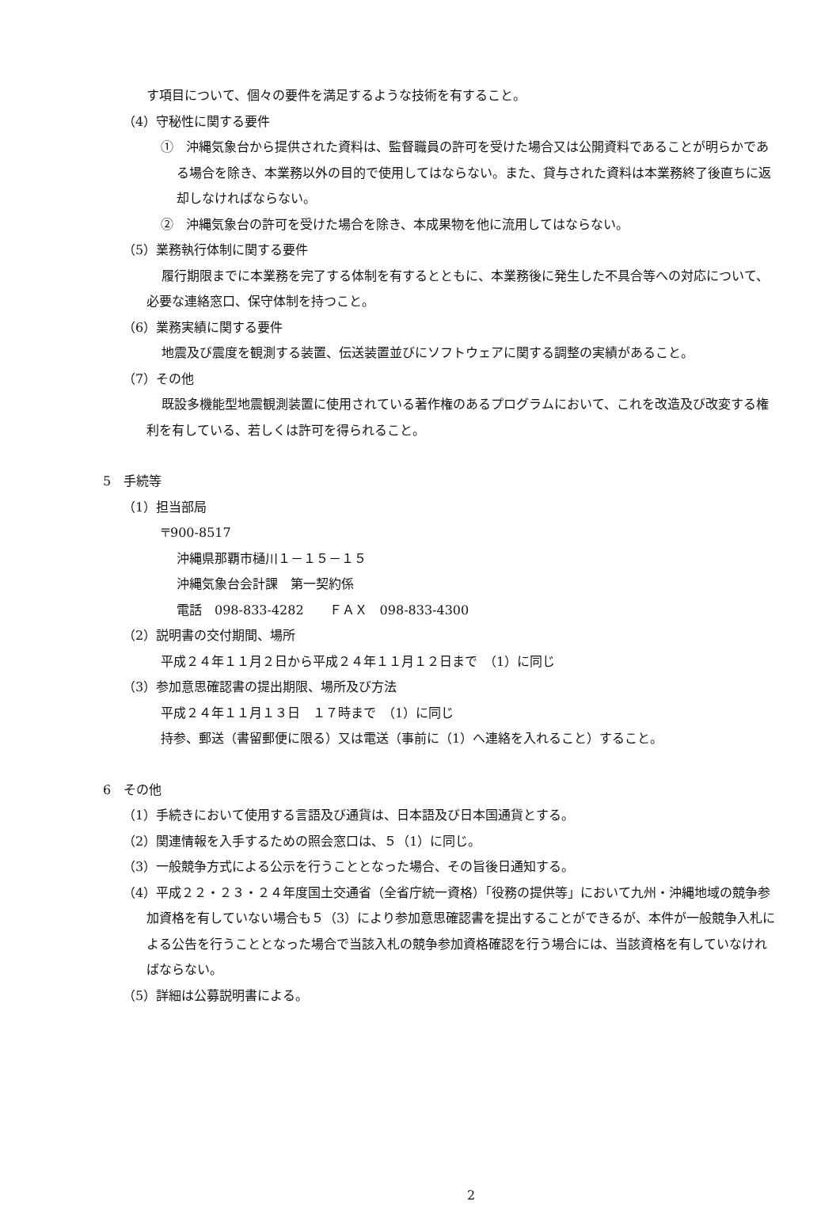す項目について、個々の要件を満足するような技術を有すること。
（4）守秘性に関する要件
①　沖縄気象台から提供された資料は、監督職員の許可を受けた場合又は公開資料であることが明らかである場合を除き、本業務以外の目的で使用してはならない。また、貸与された資料は本業務終了後直ちに返却しなければならない。
②　沖縄気象台の許可を受けた場合を除き、本成果物を他に流用してはならない。
（5）業務執行体制に関する要件
履行期限までに本業務を完了する体制を有するとともに、本業務後に発生した不具合等への対応について、必要な連絡窓口、保守体制を持つこと。
（6）業務実績に関する要件
地震及び震度を観測する装置、伝送装置並びにソフトウェアに関する調整の実績があること。
（7）その他
既設多機能型地震観測装置に使用されている著作権のあるプログラムにおいて、これを改造及び改変する権利を有している、若しくは許可を得られること。
5　手続等
（1）担当部局
〒900-8517
沖縄県那覇市樋川１－１５－１５
沖縄気象台会計課　第一契約係
電話　098-833-4282　　ＦＡＸ　098-833-4300
（2）説明書の交付期間、場所
平成２４年１１月２日から平成２４年１１月１２日まで　（1）に同じ
（3）参加意思確認書の提出期限、場所及び方法
平成２４年１１月１３日　１７時まで　（1）に同じ
持参、郵送（書留郵便に限る）又は電送（事前に（1）へ連絡を入れること）すること。
6　その他
（1）手続きにおいて使用する言語及び通貨は、日本語及び日本国通貨とする。
（2）関連情報を入手するための照会窓口は、５（1）に同じ。
（3）一般競争方式による公示を行うこととなった場合、その旨後日通知する。
（4）平成２２・２３・２４年度国土交通省（全省庁統一資格）「役務の提供等」において九州・沖縄地域の競争参加資格を有していない場合も５（3）により参加意思確認書を提出することができるが、本件が一般競争入札による公告を行うこととなった場合で当該入札の競争参加資格確認を行う場合には、当該資格を有していなければならない。
（5）詳細は公募説明書による。
2